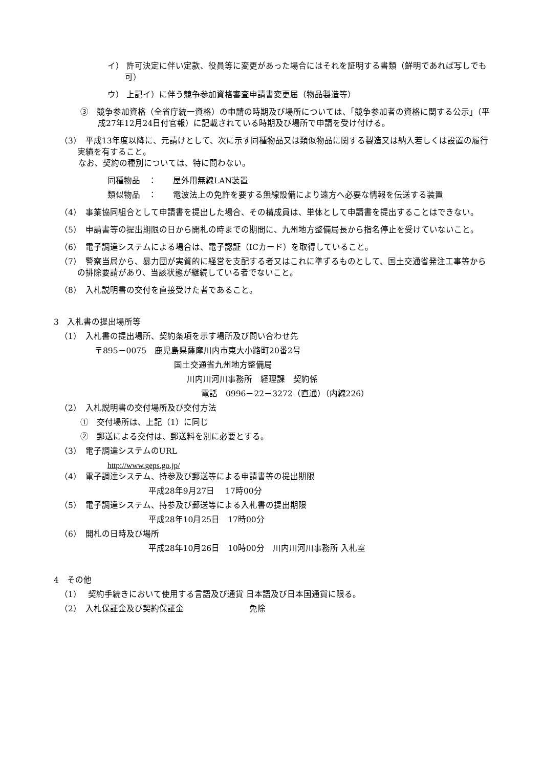イ） 許可決定に伴い定款、役員等に変更があった場合にはそれを証明する書類（鮮明であれば写しでも可）
ウ） 上記イ）に伴う競争参加資格審査申請書変更届（物品製造等）
③　競争参加資格（全省庁統一資格）の申請の時期及び場所については、「競争参加者の資格に関する公示」（平成27年12月24日付官報）に記載されている時期及び場所で申請を受け付ける。
（3）　平成13年度以降に、元請けとして、次に示す同種物品又は類似物品に関する製造又は納入若しくは設置の履行実績を有すること。
なお、契約の種別については、特に問わない。
同種物品　：　　屋外用無線LAN装置
類似物品　：　　電波法上の免許を要する無線設備により遠方へ必要な情報を伝送する装置
（4）　事業協同組合として申請書を提出した場合、その構成員は、単体として申請書を提出することはできない。
（5）　申請書等の提出期限の日から開札の時までの期間に、九州地方整備局長から指名停止を受けていないこと。
（6）　電子調達システムによる場合は、電子認証（ICカード）を取得していること。
（7）　警察当局から、暴力団が実質的に経営を支配する者又はこれに準ずるものとして、国土交通省発注工事等からの排除要請があり、当該状態が継続している者でないこと。
（8）　入札説明書の交付を直接受けた者であること。
3　入札書の提出場所等
（1）　入札書の提出場所、契約条項を示す場所及び問い合わせ先
〒895－0075　鹿児島県薩摩川内市東大小路町20番2号
国土交通省九州地方整備局
川内川河川事務所　経理課　契約係
電話　0996－22－3272（直通）（内線226）
（2）　入札説明書の交付場所及び交付方法
①　交付場所は、上記（1）に同じ
②　郵送による交付は、郵送料を別に必要とする。
（3）　電子調達システムのURL
http://www.geps.go.jp/
（4）　電子調達システム、持参及び郵送等による申請書等の提出期限
平成28年9月27日　 17時00分
（5）　電子調達システム、持参及び郵送等による入札書の提出期限
平成28年10月25日　17時00分
（6）　開札の日時及び場所
平成28年10月26日　10時00分　川内川河川事務所 入札室
4　その他
（1）　 契約手続きにおいて使用する言語及び通貨 日本語及び日本国通貨に限る。
（2）　入札保証金及び契約保証金　　　　　　　　免除